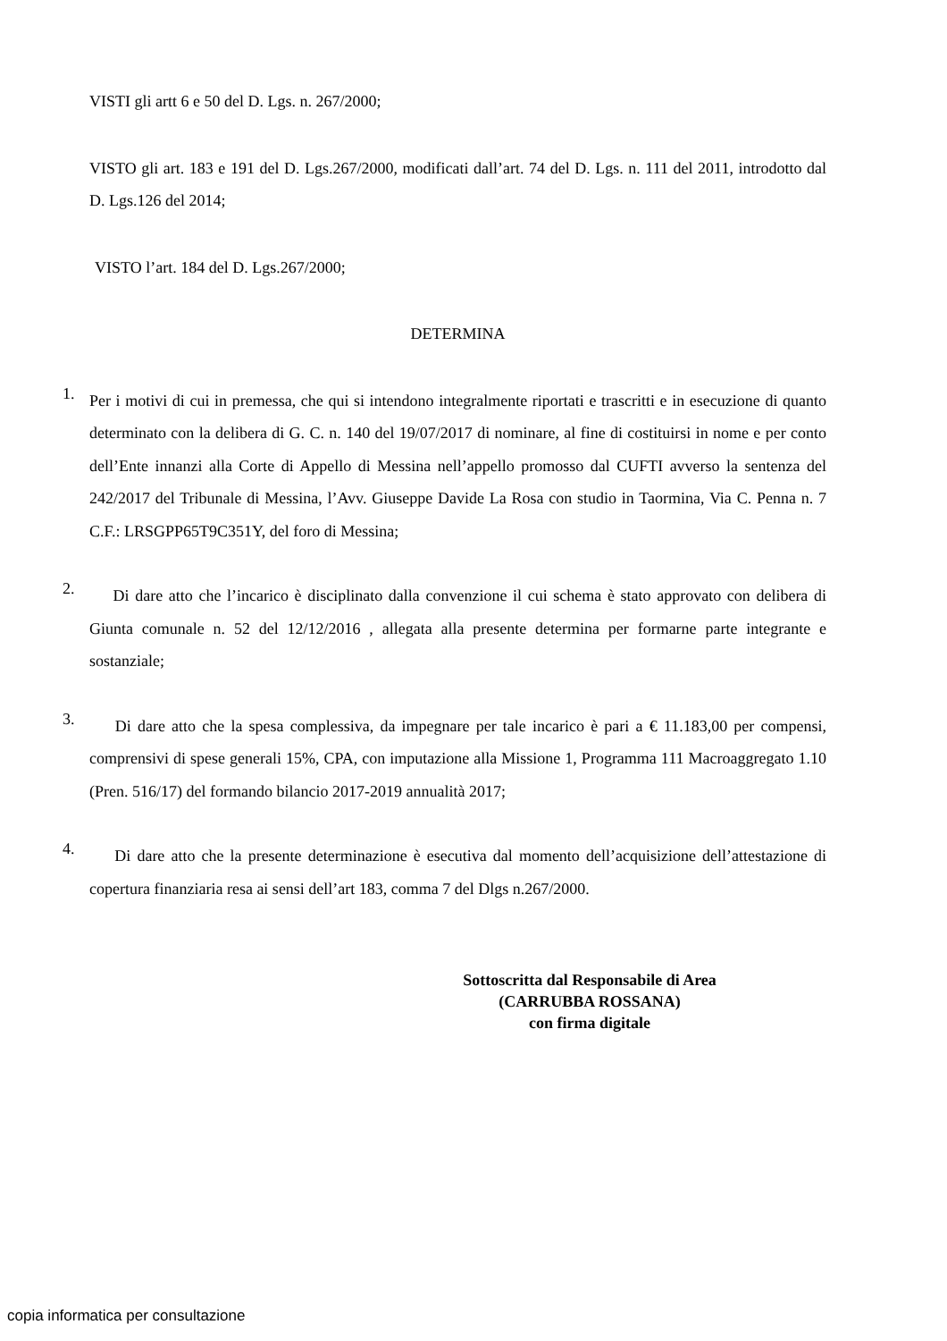VISTI gli artt 6 e 50 del D. Lgs. n. 267/2000;
VISTO gli art. 183 e 191 del D. Lgs.267/2000, modificati dall’art. 74 del D. Lgs. n. 111 del 2011, introdotto dal D. Lgs.126 del 2014;
VISTO l’art. 184 del D. Lgs.267/2000;
DETERMINA
1.
Per i motivi di cui in premessa, che qui si intendono integralmente riportati e trascritti e in esecuzione di quanto determinato con la delibera di G. C. n. 140 del 19/07/2017 di nominare, al fine di costituirsi in nome e per conto dell’Ente innanzi alla Corte di Appello di Messina nell’appello promosso dal CUFTI avverso la sentenza del 242/2017 del Tribunale di Messina, l’Avv. Giuseppe Davide La Rosa con studio in Taormina, Via C. Penna n. 7 C.F.: LRSGPP65T9C351Y, del foro di Messina;
2.
Di dare atto che l’incarico è disciplinato dalla convenzione il cui schema è stato approvato con delibera di Giunta comunale n. 52 del 12/12/2016 , allegata alla presente determina per formarne parte integrante e sostanziale;
3.
Di dare atto che la spesa complessiva, da impegnare per tale incarico è pari a € 11.183,00 per compensi, comprensivi di spese generali 15%, CPA, con imputazione alla Missione 1, Programma 111 Macroaggregato 1.10 (Pren. 516/17) del formando bilancio 2017-2019 annualità 2017;
4.
Di dare atto che la presente determinazione è esecutiva dal momento dell’acquisizione dell’attestazione di copertura finanziaria resa ai sensi dell’art 183, comma 7 del Dlgs n.267/2000.
Sottoscritta dal Responsabile di Area
(CARRUBBA ROSSANA)
con firma digitale
copia informatica per consultazione